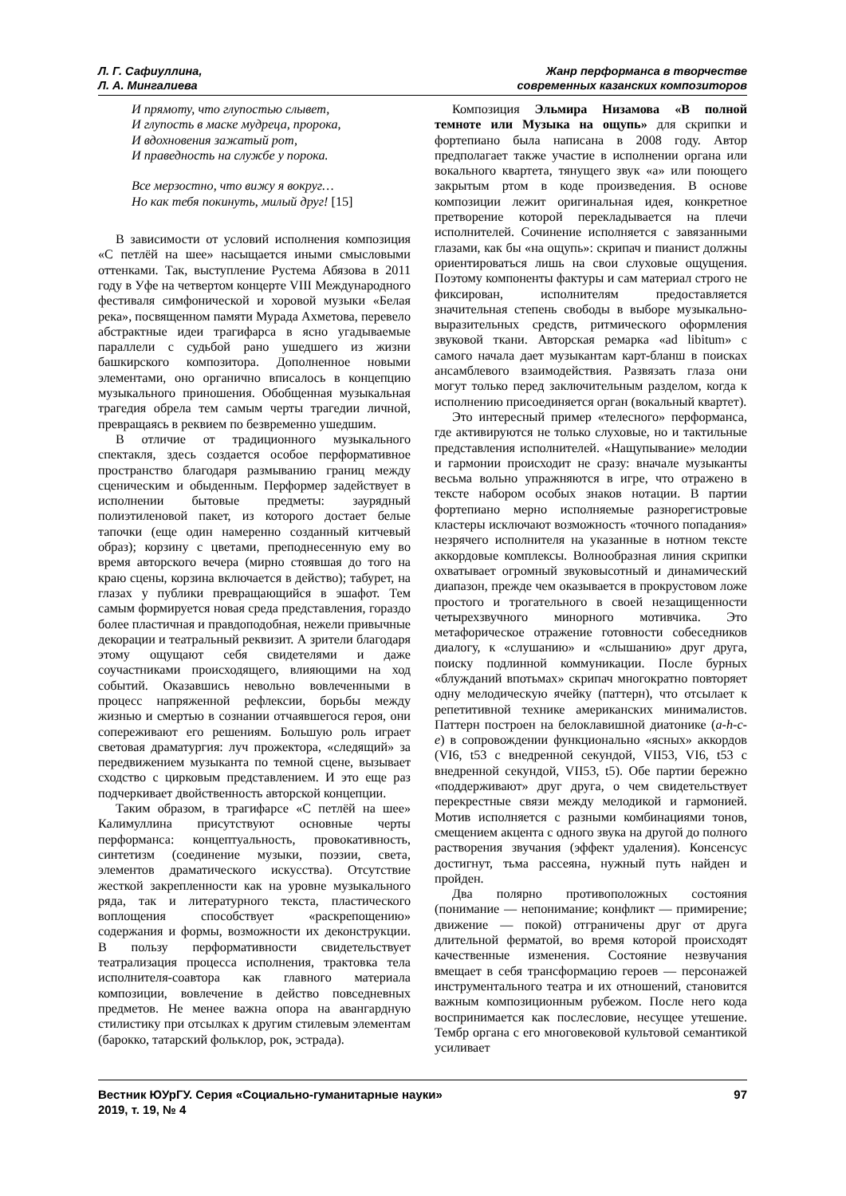Л. Г. Сафиуллина,
Л. А. Мингалиева
Жанр перформанса в творчестве
современных казанских композиторов
И прямоту, что глупостью слывет,
И глупость в маске мудреца, пророка,
И вдохновения зажатый рот,
И праведность на службе у порока.
Все мерзостно, что вижу я вокруг…
Но как тебя покинуть, милый друг! [15]
В зависимости от условий исполнения композиция «С петлёй на шее» насыщается иными смысловыми оттенками. Так, выступление Рустема Абязова в 2011 году в Уфе на четвертом концерте VIII Международного фестиваля симфонической и хоровой музыки «Белая река», посвященном памяти Мурада Ахметова, перевело абстрактные идеи трагифарса в ясно угадываемые параллели с судьбой рано ушедшего из жизни башкирского композитора. Дополненное новыми элементами, оно органично вписалось в концепцию музыкального приношения. Обобщенная музыкальная трагедия обрела тем самым черты трагедии личной, превращаясь в реквием по безвременно ушедшим.
В отличие от традиционного музыкального спектакля, здесь создается особое перформативное пространство благодаря размыванию границ между сценическим и обыденным. Перформер задействует в исполнении бытовые предметы: заурядный полиэтиленовой пакет, из которого достает белые тапочки (еще один намеренно созданный китчевый образ); корзину с цветами, преподнесенную ему во время авторского вечера (мирно стоявшая до того на краю сцены, корзина включается в действо); табурет, на глазах у публики превращающийся в эшафот. Тем самым формируется новая среда представления, гораздо более пластичная и правдоподобная, нежели привычные декорации и театральный реквизит. А зрители благодаря этому ощущают себя свидетелями и даже соучастниками происходящего, влияющими на ход событий. Оказавшись невольно вовлеченными в процесс напряженной рефлексии, борьбы между жизнью и смертью в сознании отчаявшегося героя, они сопереживают его решениям. Большую роль играет световая драматургия: луч прожектора, «следящий» за передвижением музыканта по темной сцене, вызывает сходство с цирковым представлением. И это еще раз подчеркивает двойственность авторской концепции.
Таким образом, в трагифарсе «С петлёй на шее» Калимуллина присутствуют основные черты перформанса: концептуальность, провокативность, синтетизм (соединение музыки, поэзии, света, элементов драматического искусства). Отсутствие жесткой закрепленности как на уровне музыкального ряда, так и литературного текста, пластического воплощения способствует «раскрепощению» содержания и формы, возможности их деконструкции. В пользу перформативности свидетельствует театрализация процесса исполнения, трактовка тела исполнителя-соавтора как главного материала композиции, вовлечение в действо повседневных предметов. Не менее важна опора на авангардную стилистику при отсылках к другим стилевым элементам (барокко, татарский фольклор, рок, эстрада).
Композиция Эльмира Низамова «В полной темноте или Музыка на ощупь» для скрипки и фортепиано была написана в 2008 году. Автор предполагает также участие в исполнении органа или вокального квартета, тянущего звук «а» или поющего закрытым ртом в коде произведения. В основе композиции лежит оригинальная идея, конкретное претворение которой перекладывается на плечи исполнителей. Сочинение исполняется с завязанными глазами, как бы «на ощупь»: скрипач и пианист должны ориентироваться лишь на свои слуховые ощущения. Поэтому компоненты фактуры и сам материал строго не фиксирован, исполнителям предоставляется значительная степень свободы в выборе музыкально-выразительных средств, ритмического оформления звуковой ткани. Авторская ремарка «ad libitum» с самого начала дает музыкантам карт-бланш в поисках ансамблевого взаимодействия. Развязать глаза они могут только перед заключительным разделом, когда к исполнению присоединяется орган (вокальный квартет).
Это интересный пример «телесного» перформанса, где активируются не только слуховые, но и тактильные представления исполнителей. «Нащупывание» мелодии и гармонии происходит не сразу: вначале музыканты весьма вольно упражняются в игре, что отражено в тексте набором особых знаков нотации. В партии фортепиано мерно исполняемые разнорегистровые кластеры исключают возможность «точного попадания» незрячего исполнителя на указанные в нотном тексте аккордовые комплексы. Волнообразная линия скрипки охватывает огромный звуковысотный и динамический диапазон, прежде чем оказывается в прокрустовом ложе простого и трогательного в своей незащищенности четырехзвучного минорного мотивчика. Это метафорическое отражение готовности собеседников диалогу, к «слушанию» и «слышанию» друг друга, поиску подлинной коммуникации. После бурных «блужданий впотьмах» скрипач многократно повторяет одну мелодическую ячейку (паттерн), что отсылает к репетитивной технике американских минималистов. Паттерн построен на белоклавишной диатонике (a-h-c-e) в сопровождении функционально «ясных» аккордов (VI6, t53 с внедренной секундой, VII53, VI6, t53 с внедренной секундой, VII53, t5). Обе партии бережно «поддерживают» друг друга, о чем свидетельствует перекрестные связи между мелодикой и гармонией. Мотив исполняется с разными комбинациями тонов, смещением акцента с одного звука на другой до полного растворения звучания (эффект удаления). Консенсус достигнут, тьма рассеяна, нужный путь найден и пройден.
Два полярно противоположных состояния (понимание — непонимание; конфликт — примирение; движение — покой) отграничены друг от друга длительной ферматой, во время которой происходят качественные изменения. Состояние незвучания вмещает в себя трансформацию героев — персонажей инструментального театра и их отношений, становится важным композиционным рубежом. После него кода воспринимается как послесловие, несущее утешение. Тембр органа с его многовековой культовой семантикой усиливает
Вестник ЮУрГУ. Серия «Социально-гуманитарные науки»
2019, т. 19, № 4
97